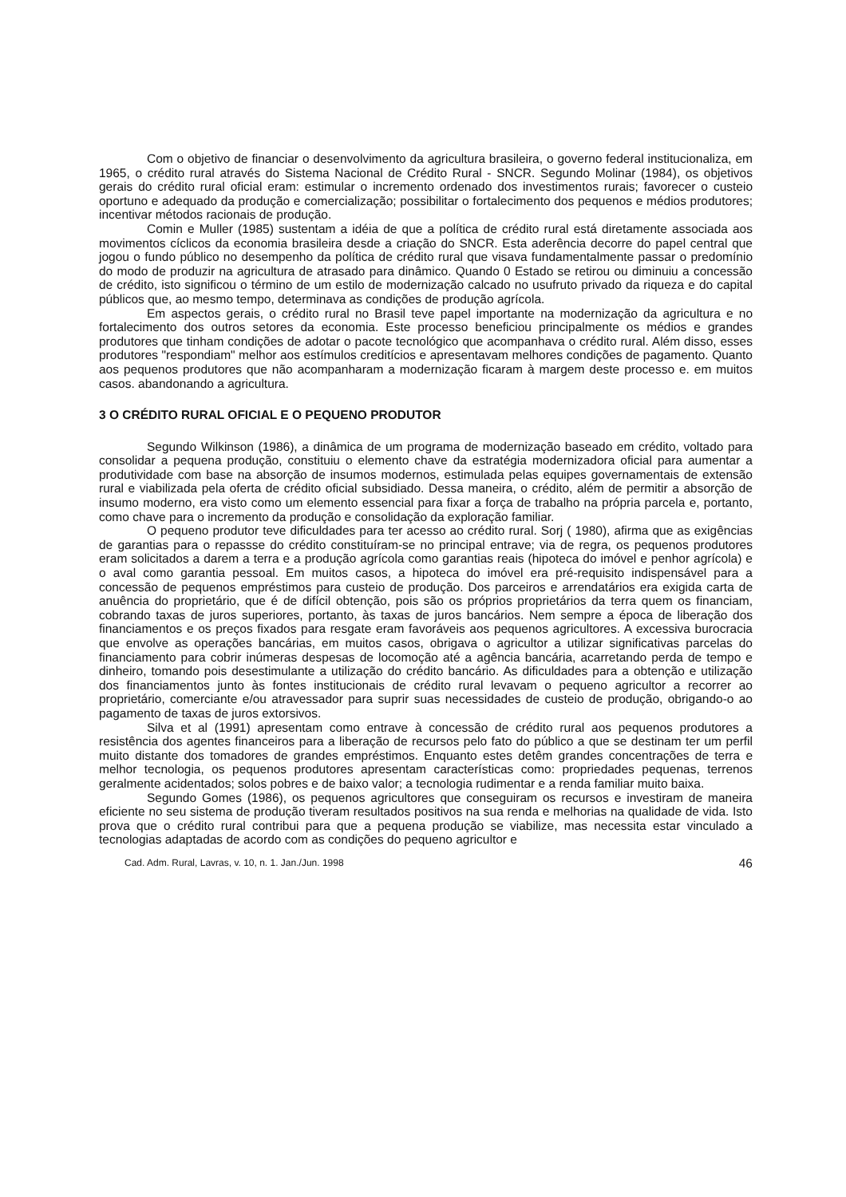Com o objetivo de financiar o desenvolvimento da agricultura brasileira, o governo federal institucionaliza, em 1965, o crédito rural através do Sistema Nacional de Crédito Rural - SNCR. Segundo Molinar (1984), os objetivos gerais do crédito rural oficial eram: estimular o incremento ordenado dos investimentos rurais; favorecer o custeio oportuno e adequado da produção e comercialização; possibilitar o fortalecimento dos pequenos e médios produtores; incentivar métodos racionais de produção.
Comin e Muller (1985) sustentam a idéia de que a política de crédito rural está diretamente associada aos movimentos cíclicos da economia brasileira desde a criação do SNCR. Esta aderência decorre do papel central que jogou o fundo público no desempenho da política de crédito rural que visava fundamentalmente passar o predomínio do modo de produzir na agricultura de atrasado para dinâmico. Quando 0 Estado se retirou ou diminuiu a concessão de crédito, isto significou o término de um estilo de modernização calcado no usufruto privado da riqueza e do capital públicos que, ao mesmo tempo, determinava as condições de produção agrícola.
Em aspectos gerais, o crédito rural no Brasil teve papel importante na modernização da agricultura e no fortalecimento dos outros setores da economia. Este processo beneficiou principalmente os médios e grandes produtores que tinham condições de adotar o pacote tecnológico que acompanhava o crédito rural. Além disso, esses produtores "respondiam" melhor aos estímulos creditícios e apresentavam melhores condições de pagamento. Quanto aos pequenos produtores que não acompanharam a modernização ficaram à margem deste processo e. em muitos casos. abandonando a agricultura.
3 O CRÉDITO RURAL OFICIAL E O PEQUENO PRODUTOR
Segundo Wilkinson (1986), a dinâmica de um programa de modernização baseado em crédito, voltado para consolidar a pequena produção, constituiu o elemento chave da estratégia modernizadora oficial para aumentar a produtividade com base na absorção de insumos modernos, estimulada pelas equipes governamentais de extensão rural e viabilizada pela oferta de crédito oficial subsidiado. Dessa maneira, o crédito, além de permitir a absorção de insumo moderno, era visto como um elemento essencial para fixar a força de trabalho na própria parcela e, portanto, como chave para o incremento da produção e consolidação da exploração familiar.
O pequeno produtor teve dificuldades para ter acesso ao crédito rural. Sorj ( 1980), afirma que as exigências de garantias para o repassse do crédito constituíram-se no principal entrave; via de regra, os pequenos produtores eram solicitados a darem a terra e a produção agrícola como garantias reais (hipoteca do imóvel e penhor agrícola) e o aval como garantia pessoal. Em muitos casos, a hipoteca do imóvel era pré-requisito indispensável para a concessão de pequenos empréstimos para custeio de produção. Dos parceiros e arrendatários era exigida carta de anuência do proprietário, que é de difícil obtenção, pois são os próprios proprietários da terra quem os financiam, cobrando taxas de juros superiores, portanto, às taxas de juros bancários. Nem sempre a época de liberação dos financiamentos e os preços fixados para resgate eram favoráveis aos pequenos agricultores. A excessiva burocracia que envolve as operações bancárias, em muitos casos, obrigava o agricultor a utilizar significativas parcelas do financiamento para cobrir inúmeras despesas de locomoção até a agência bancária, acarretando perda de tempo e dinheiro, tomando pois desestimulante a utilização do crédito bancário. As dificuldades para a obtenção e utilização dos financiamentos junto às fontes institucionais de crédito rural levavam o pequeno agricultor a recorrer ao proprietário, comerciante e/ou atravessador para suprir suas necessidades de custeio de produção, obrigando-o ao pagamento de taxas de juros extorsivos.
Silva et al (1991) apresentam como entrave à concessão de crédito rural aos pequenos produtores a resistência dos agentes financeiros para a liberação de recursos pelo fato do público a que se destinam ter um perfil muito distante dos tomadores de grandes empréstimos. Enquanto estes detêm grandes concentrações de terra e melhor tecnologia, os pequenos produtores apresentam características como: propriedades pequenas, terrenos geralmente acidentados; solos pobres e de baixo valor; a tecnologia rudimentar e a renda familiar muito baixa.
Segundo Gomes (1986), os pequenos agricultores que conseguiram os recursos e investiram de maneira eficiente no seu sistema de produção tiveram resultados positivos na sua renda e melhorias na qualidade de vida. Isto prova que o crédito rural contribui para que a pequena produção se viabilize, mas necessita estar vinculado a tecnologias adaptadas de acordo com as condições do pequeno agricultor e
Cad. Adm. Rural, Lavras, v. 10, n. 1. Jan./Jun. 1998 46